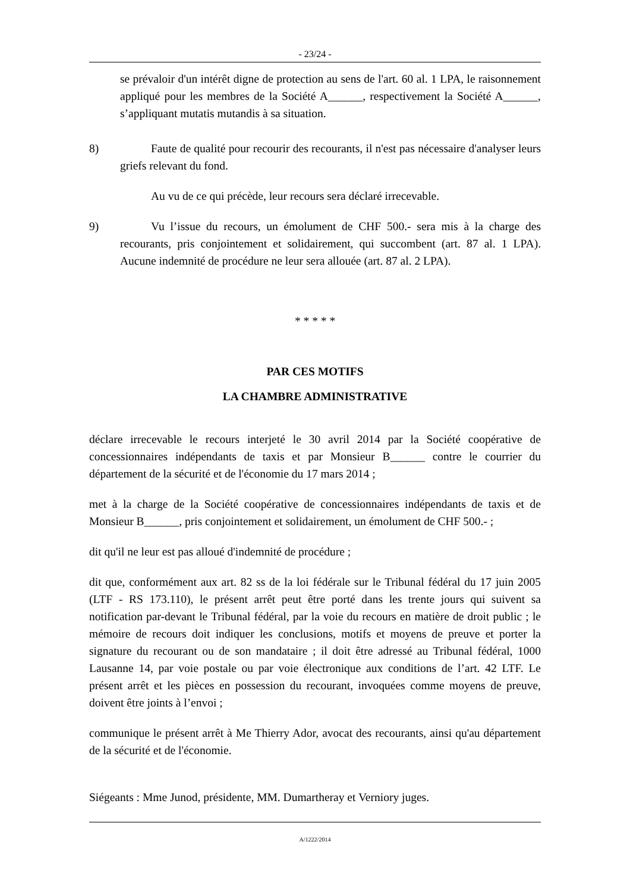- 23/24 -
se prévaloir d'un intérêt digne de protection au sens de l'art. 60 al. 1 LPA, le raisonnement appliqué pour les membres de la Société A______, respectivement la Société A______, s’appliquant mutatis mutandis à sa situation.
8) Faute de qualité pour recourir des recourants, il n'est pas nécessaire d'analyser leurs griefs relevant du fond.
Au vu de ce qui précède, leur recours sera déclaré irrecevable.
9) Vu l’issue du recours, un émolument de CHF 500.- sera mis à la charge des recourants, pris conjointement et solidairement, qui succombent (art. 87 al. 1 LPA). Aucune indemnité de procédure ne leur sera allouée (art. 87 al. 2 LPA).
* * * * *
PAR CES MOTIFS
LA CHAMBRE ADMINISTRATIVE
déclare irrecevable le recours interjeté le 30 avril 2014 par la Société coopérative de concessionnaires indépendants de taxis et par Monsieur B______ contre le courrier du département de la sécurité et de l'économie du 17 mars 2014 ;
met à la charge de la Société coopérative de concessionnaires indépendants de taxis et de Monsieur B______, pris conjointement et solidairement, un émolument de CHF 500.- ;
dit qu'il ne leur est pas alloué d'indemnité de procédure ;
dit que, conformément aux art. 82 ss de la loi fédérale sur le Tribunal fédéral du 17 juin 2005 (LTF - RS 173.110), le présent arrêt peut être porté dans les trente jours qui suivent sa notification par-devant le Tribunal fédéral, par la voie du recours en matière de droit public ; le mémoire de recours doit indiquer les conclusions, motifs et moyens de preuve et porter la signature du recourant ou de son mandataire ; il doit être adressé au Tribunal fédéral, 1000 Lausanne 14, par voie postale ou par voie électronique aux conditions de l’art. 42 LTF. Le présent arrêt et les pièces en possession du recourant, invoquées comme moyens de preuve, doivent être joints à l’envoi ;
communique le présent arrêt à Me Thierry Ador, avocat des recourants, ainsi qu'au département de la sécurité et de l'économie.
Siégeants : Mme Junod, présidente, MM. Dumartheray et Verniory juges.
A/1222/2014